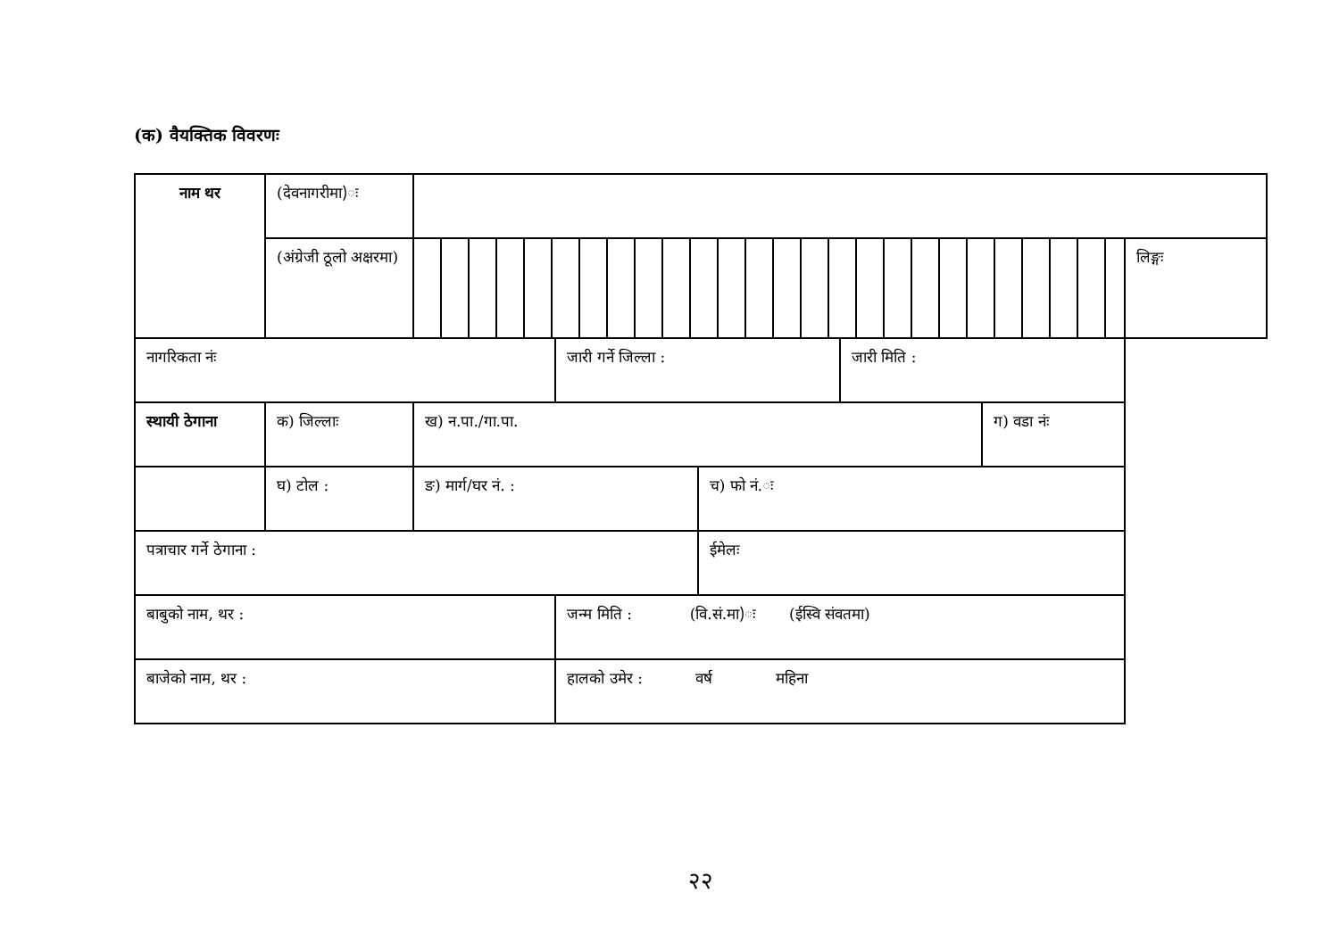(क) वैयक्तिक विवरणः
| नाम थर | (देवनागरीमा)ः | | | | | | |
| | (अंग्रेजी ठूलो अक्षरमा) | | | | | | लिङ्गः |
| नागरिकता नंः | | | जारी गर्ने जिल्ला : | | जारी मिति : | | |
| स्थायी ठेगाना | क) जिल्लाः | ख) न.पा./गा.पा. | | | | ग) वडा नंः | |
| | घ) टोल : | ङ) मार्ग/घर नं. : | | च) फो नं.ः | | | |
| पत्राचार गर्ने ठेगाना : | | | | ईमेलः | | | |
| बाबुको नाम, थर : | | | जन्म मिति : (वि.सं.मा)ः (ईस्वि संवतमा) | | | | |
| बाजेको नाम, थर : | | | हालको उमेर : वर्ष महिना | | | | |
२२